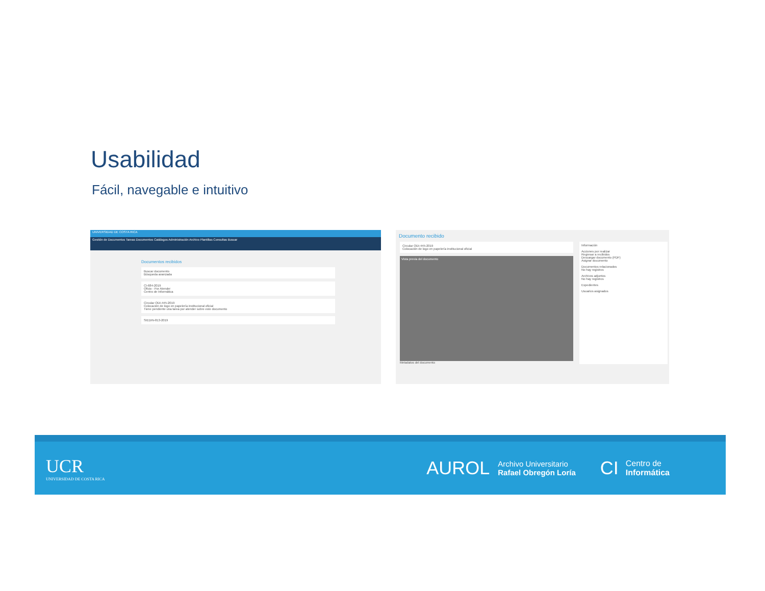Usabilidad
Fácil, navegable e intuitivo
UNIVERSIDAD DE COSTA RICA
Gestión de Documentos Tareas Documentos Catálogos Administración Archivo Plantillas Consultas Buscar
Documentos recibidos
Buscar documento
Búsqueda avanzada
CI-684-2019
Oficio - Por Atender
Centro de Informática
Circular ODI-445-2019
Colocación de logo en papelería institucional oficial
Tiene pendiente una tarea por atender sobre este documento
SIEDIN-813-2019
Documento recibido
Circular ODI-445-2019
Colocación de logo en papelería institucional oficial
Vista previa del documento
Metadatos del documento
Información
Acciones por realizar
Regresar a recibidos
Descargar documento (PDF)
Asignar documento
Documentos relacionados
No hay registros
Archivos adjuntos
No hay registros
Expedientes
Usuarios asignados
UCR
UNIVERSIDAD DE COSTA RICA
AUROL
Archivo Universitario
Rafael Obregón Loría
CI
Centro de
Informática